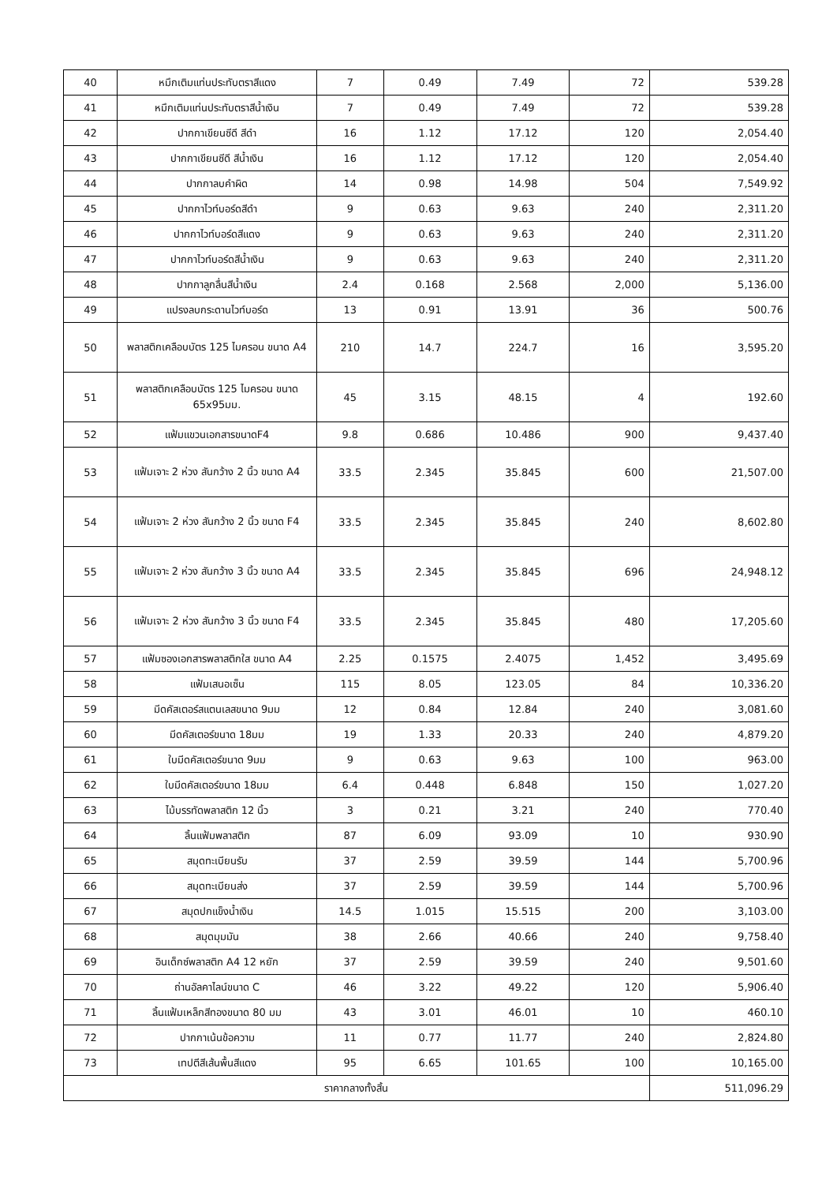| 40 | หมึกเติมแท่นประทับตราสีแดง | 7 | 0.49 | 7.49 | 72 | 539.28 |
| 41 | หมึกเติมแท่นประทับตราสีน้ำเงิน | 7 | 0.49 | 7.49 | 72 | 539.28 |
| 42 | ปากกาเขียนซีดี สีดำ | 16 | 1.12 | 17.12 | 120 | 2,054.40 |
| 43 | ปากกาเขียนซีดี สีน้ำเงิน | 16 | 1.12 | 17.12 | 120 | 2,054.40 |
| 44 | ปากกาลบคำผิด | 14 | 0.98 | 14.98 | 504 | 7,549.92 |
| 45 | ปากกาไวท์บอร์ดสีดำ | 9 | 0.63 | 9.63 | 240 | 2,311.20 |
| 46 | ปากกาไวท์บอร์ดสีแดง | 9 | 0.63 | 9.63 | 240 | 2,311.20 |
| 47 | ปากกาไวท์บอร์ดสีน้ำเงิน | 9 | 0.63 | 9.63 | 240 | 2,311.20 |
| 48 | ปากกาลูกลื่นสีน้ำเงิน | 2.4 | 0.168 | 2.568 | 2,000 | 5,136.00 |
| 49 | แปรงลบกระดานไวท์บอร์ด | 13 | 0.91 | 13.91 | 36 | 500.76 |
| 50 | พลาสติกเคลือบบัตร 125 ไมครอน ขนาด A4 | 210 | 14.7 | 224.7 | 16 | 3,595.20 |
| 51 | พลาสติกเคลือบบัตร 125 ไมครอน ขนาด 65x95มม. | 45 | 3.15 | 48.15 | 4 | 192.60 |
| 52 | แฟ้มแขวนเอกสารขนาดF4 | 9.8 | 0.686 | 10.486 | 900 | 9,437.40 |
| 53 | แฟ้มเจาะ 2 ห่วง สันกว้าง 2 นิ้ว ขนาด A4 | 33.5 | 2.345 | 35.845 | 600 | 21,507.00 |
| 54 | แฟ้มเจาะ 2 ห่วง สันกว้าง 2 นิ้ว ขนาด F4 | 33.5 | 2.345 | 35.845 | 240 | 8,602.80 |
| 55 | แฟ้มเจาะ 2 ห่วง สันกว้าง 3 นิ้ว ขนาด A4 | 33.5 | 2.345 | 35.845 | 696 | 24,948.12 |
| 56 | แฟ้มเจาะ 2 ห่วง สันกว้าง 3 นิ้ว ขนาด F4 | 33.5 | 2.345 | 35.845 | 480 | 17,205.60 |
| 57 | แฟ้มซองเอกสารพลาสติกใส ขนาด A4 | 2.25 | 0.1575 | 2.4075 | 1,452 | 3,495.69 |
| 58 | แฟ้มเสนอเซ็น | 115 | 8.05 | 123.05 | 84 | 10,336.20 |
| 59 | มีดคัสเตอร์สแตนเลสขนาด 9มม | 12 | 0.84 | 12.84 | 240 | 3,081.60 |
| 60 | มีดคัสเตอร์ขนาด 18มม | 19 | 1.33 | 20.33 | 240 | 4,879.20 |
| 61 | ใบมีดคัสเตอร์ขนาด 9มม | 9 | 0.63 | 9.63 | 100 | 963.00 |
| 62 | ใบมีดคัสเตอร์ขนาด 18มม | 6.4 | 0.448 | 6.848 | 150 | 1,027.20 |
| 63 | ไม้บรรทัดพลาสติก 12 นิ้ว | 3 | 0.21 | 3.21 | 240 | 770.40 |
| 64 | ลิ้นแฟ้มพลาสติก | 87 | 6.09 | 93.09 | 10 | 930.90 |
| 65 | สมุดทะเบียนรับ | 37 | 2.59 | 39.59 | 144 | 5,700.96 |
| 66 | สมุดทะเบียนส่ง | 37 | 2.59 | 39.59 | 144 | 5,700.96 |
| 67 | สมุดปกแข็งน้ำเงิน | 14.5 | 1.015 | 15.515 | 200 | 3,103.00 |
| 68 | สมุดมุมมัน | 38 | 2.66 | 40.66 | 240 | 9,758.40 |
| 69 | อินเด็กซ์พลาสติก A4 12 หยัก | 37 | 2.59 | 39.59 | 240 | 9,501.60 |
| 70 | ถ่านอัลคาไลน์ขนาด C | 46 | 3.22 | 49.22 | 120 | 5,906.40 |
| 71 | ลิ้นแฟ้มเหล็กสีทองขนาด 80 มม | 43 | 3.01 | 46.01 | 10 | 460.10 |
| 72 | ปากกาเน้นข้อความ | 11 | 0.77 | 11.77 | 240 | 2,824.80 |
| 73 | เทปตีสีเส้นพื้นสีแดง | 95 | 6.65 | 101.65 | 100 | 10,165.00 |
| ราคากลางทั้งสิ้น | | | | | | 511,096.29 |